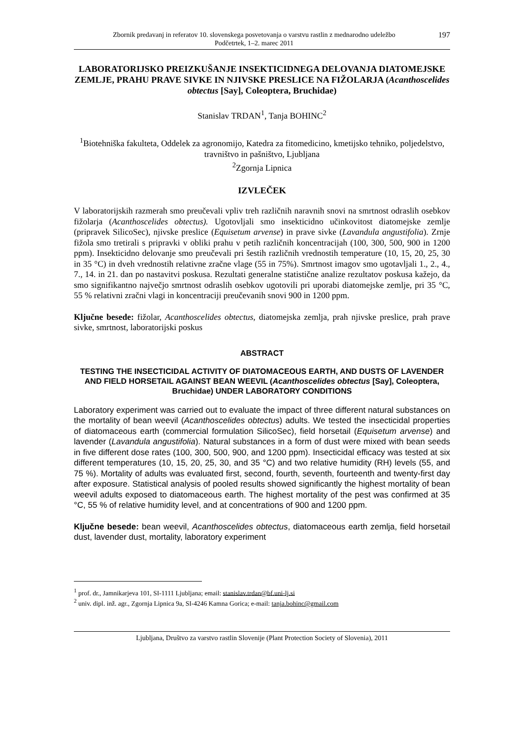Zbornik predavanj in referatov 10. slovenskega posvetovanja o varstvu rastlin z mednarodno udeležbo
Podčetrtek, 1–2. marec 2011
197
LABORATORIJSKO PREIZKUŠANJE INSEKTICIDNEGA DELOVANJA DIATOMEJSKE ZEMLJE, PRAHU PRAVE SIVKE IN NJIVSKE PRESLICE NA FIŽOLARJA (Acanthoscelides obtectus [Say], Coleoptera, Bruchidae)
Stanislav TRDAN<sup>1</sup>, Tanja BOHINC<sup>2</sup>
<sup>1</sup> Biotehniška fakulteta, Oddelek za agronomijo, Katedra za fitomedicino, kmetijsko tehniko, poljedelstvo, travništvo in pašništvo, Ljubljana
<sup>2</sup> Zgornja Lipnica
IZVLEČEK
V laboratorijskih razmerah smo preučevali vpliv treh različnih naravnih snovi na smrtnost odraslih osebkov fižolarja (Acanthoscelides obtectus). Ugotovljali smo insekticidno učinkovitost diatomejske zemlje (pripravek SilicoSec), njivske preslice (Equisetum arvense) in prave sivke (Lavandula angustifolia). Zrnje fižola smo tretirali s pripravki v obliki prahu v petih različnih koncentracijah (100, 300, 500, 900 in 1200 ppm). Insekticidno delovanje smo preučevali pri šestih različnih vrednostih temperature (10, 15, 20, 25, 30 in 35 °C) in dveh vrednostih relativne zračne vlage (55 in 75%). Smrtnost imagov smo ugotavljali 1., 2., 4., 7., 14. in 21. dan po nastavitvi poskusa. Rezultati generalne statistične analize rezultatov poskusa kažejo, da smo signifikantno največjo smrtnost odraslih osebkov ugotovili pri uporabi diatomejske zemlje, pri 35 °C, 55 % relativni zračni vlagi in koncentraciji preučevanih snovi 900 in 1200 ppm.
Ključne besede: fižolar, Acanthoscelides obtectus, diatomejska zemlja, prah njivske preslice, prah prave sivke, smrtnost, laboratorijski poskus
ABSTRACT
TESTING THE INSECTICIDAL ACTIVITY OF DIATOMACEOUS EARTH, AND DUSTS OF LAVENDER AND FIELD HORSETAIL AGAINST BEAN WEEVIL (Acanthoscelides obtectus [Say], Coleoptera, Bruchidae) UNDER LABORATORY CONDITIONS
Laboratory experiment was carried out to evaluate the impact of three different natural substances on the mortality of bean weevil (Acanthoscelides obtectus) adults. We tested the insecticidal properties of diatomaceous earth (commercial formulation SilicoSec), field horsetail (Equisetum arvense) and lavender (Lavandula angustifolia). Natural substances in a form of dust were mixed with bean seeds in five different dose rates (100, 300, 500, 900, and 1200 ppm). Insecticidal efficacy was tested at six different temperatures (10, 15, 20, 25, 30, and 35 °C) and two relative humidity (RH) levels (55, and 75 %). Mortality of adults was evaluated first, second, fourth, seventh, fourteenth and twenty-first day after exposure. Statistical analysis of pooled results showed significantly the highest mortality of bean weevil adults exposed to diatomaceous earth. The highest mortality of the pest was confirmed at 35 °C, 55 % of relative humidity level, and at concentrations of 900 and 1200 ppm.
Ključne besede: bean weevil, Acanthoscelides obtectus, diatomaceous earth zemlja, field horsetail dust, lavender dust, mortality, laboratory experiment
<sup>1</sup> prof. dr., Jamnikarjeva 101, SI-1111 Ljubljana; email: stanislav.trdan@bf.uni-lj.si
<sup>2</sup> univ. dipl. inž. agr., Zgornja Lipnica 9a, SI-4246 Kamna Gorica; e-mail: tanja.bohinc@gmail.com
Ljubljana, Društvo za varstvo rastlin Slovenije (Plant Protection Society of Slovenia), 2011